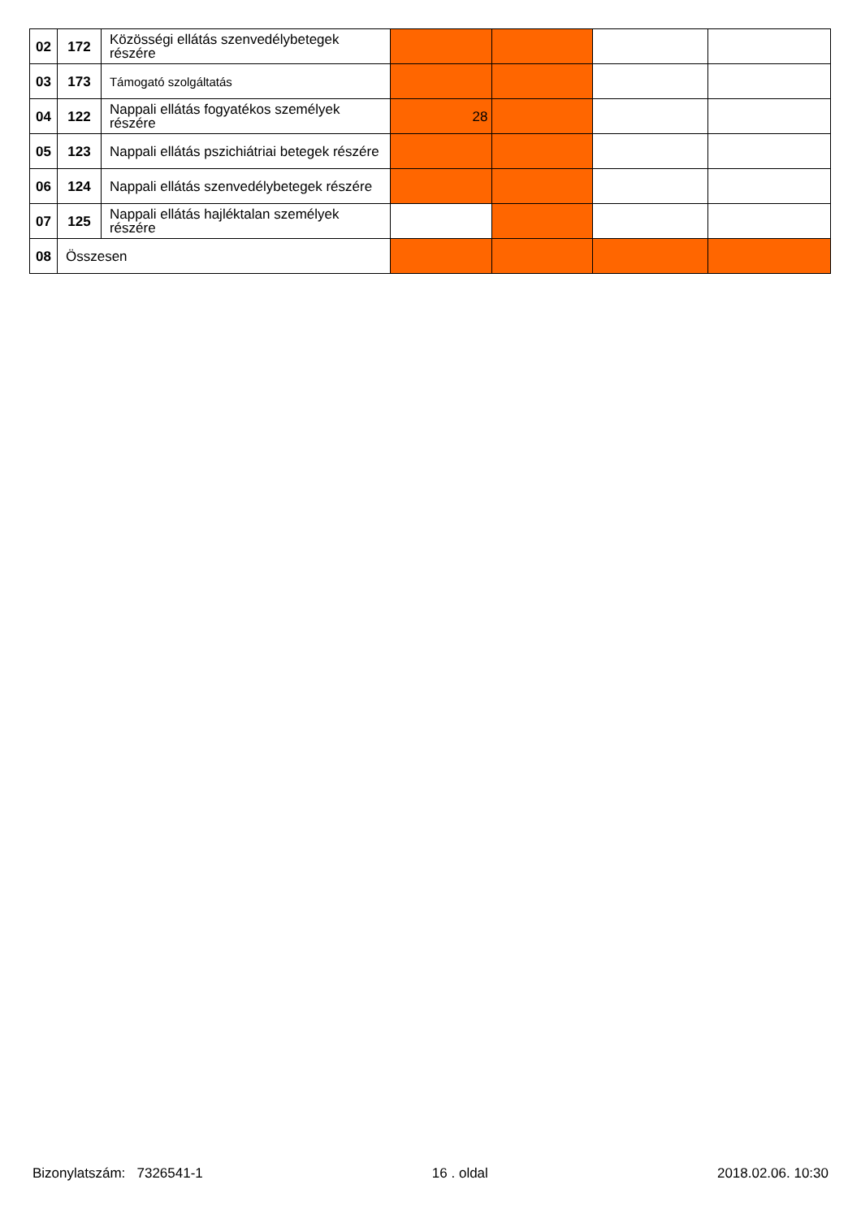| 02 | 172 | Közösségi ellátás szenvedélybetegek részére | | | | |
| 03 | 173 | Támogató szolgáltatás | | | | |
| 04 | 122 | Nappali ellátás fogyatékos személyek részére | 28 | | | |
| 05 | 123 | Nappali ellátás pszichiátriai betegek részére | | | | |
| 06 | 124 | Nappali ellátás szenvedélybetegek részére | | | | |
| 07 | 125 | Nappali ellátás hajléktalan személyek részére | | | | |
| 08 | Összesen | | | | | |
Bizonylatszám: 7326541-1 16 . oldal 2018.02.06. 10:30